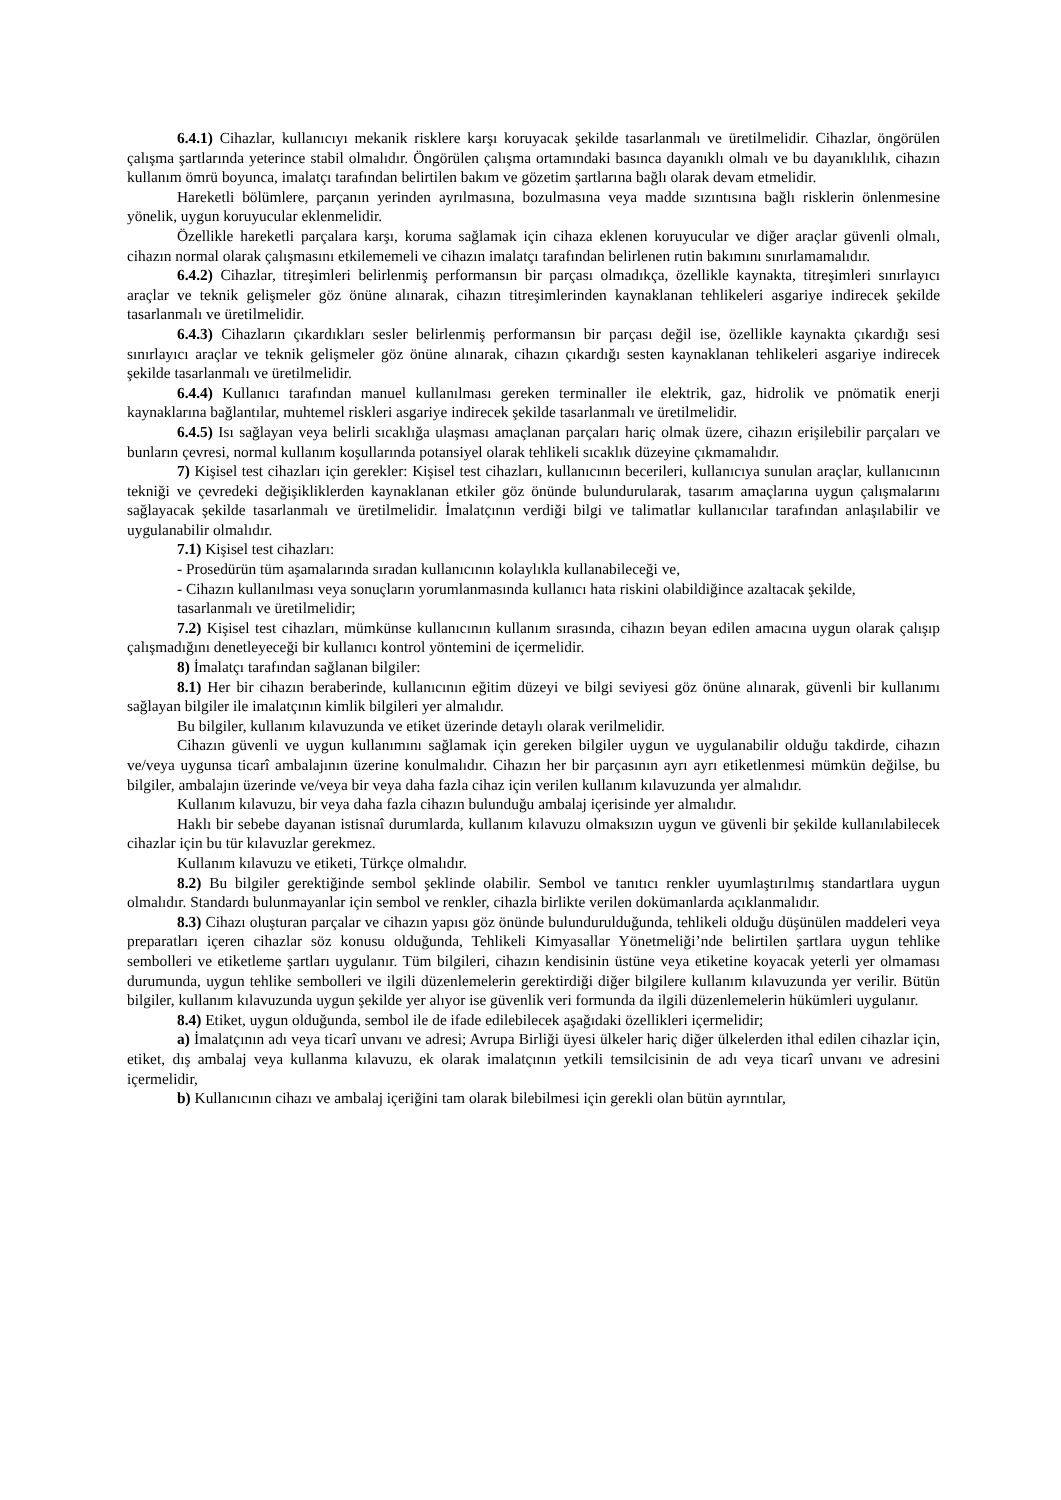6.4.1) Cihazlar, kullanıcıyı mekanik risklere karşı koruyacak şekilde tasarlanmalı ve üretilmelidir. Cihazlar, öngörülen çalışma şartlarında yeterince stabil olmalıdır. Öngörülen çalışma ortamındaki basınca dayanıklı olmalı ve bu dayanıklılık, cihazın kullanım ömrü boyunca, imalatçı tarafından belirtilen bakım ve gözetim şartlarına bağlı olarak devam etmelidir.
Hareketli bölümlere, parçanın yerinden ayrılmasına, bozulmasına veya madde sızıntısına bağlı risklerin önlenmesine yönelik, uygun koruyucular eklenmelidir.
Özellikle hareketli parçalara karşı, koruma sağlamak için cihaza eklenen koruyucular ve diğer araçlar güvenli olmalı, cihazın normal olarak çalışmasını etkilememeli ve cihazın imalatçı tarafından belirlenen rutin bakımını sınırlamamalıdır.
6.4.2) Cihazlar, titreşimleri belirlenmiş performansın bir parçası olmadıkça, özellikle kaynakta, titreşimleri sınırlayıcı araçlar ve teknik gelişmeler göz önüne alınarak, cihazın titreşimlerinden kaynaklanan tehlikeleri asgariye indirecek şekilde tasarlanmalı ve üretilmelidir.
6.4.3) Cihazların çıkardıkları sesler belirlenmiş performansın bir parçası değil ise, özellikle kaynakta çıkardığı sesi sınırlayıcı araçlar ve teknik gelişmeler göz önüne alınarak, cihazın çıkardığı sesten kaynaklanan tehlikeleri asgariye indirecek şekilde tasarlanmalı ve üretilmelidir.
6.4.4) Kullanıcı tarafından manuel kullanılması gereken terminaller ile elektrik, gaz, hidrolik ve pnömatik enerji kaynaklarına bağlantılar, muhtemel riskleri asgariye indirecek şekilde tasarlanmalı ve üretilmelidir.
6.4.5) Isı sağlayan veya belirli sıcaklığa ulaşması amaçlanan parçaları hariç olmak üzere, cihazın erişilebilir parçaları ve bunların çevresi, normal kullanım koşullarında potansiyel olarak tehlikeli sıcaklık düzeyine çıkmamalıdır.
7) Kişisel test cihazları için gerekler: Kişisel test cihazları, kullanıcının becerileri, kullanıcıya sunulan araçlar, kullanıcının tekniği ve çevredeki değişikliklerden kaynaklanan etkiler göz önünde bulundurularak, tasarım amaçlarına uygun çalışmalarını sağlayacak şekilde tasarlanmalı ve üretilmelidir. İmalatçının verdiği bilgi ve talimatlar kullanıcılar tarafından anlaşılabilir ve uygulanabilir olmalıdır.
7.1) Kişisel test cihazları:
- Prosedürün tüm aşamalarında sıradan kullanıcının kolaylıkla kullanabileceği ve,
- Cihazın kullanılması veya sonuçların yorumlanmasında kullanıcı hata riskini olabildiğince azaltacak şekilde,
tasarlanmalı ve üretilmelidir;
7.2) Kişisel test cihazları, mümkünse kullanıcının kullanım sırasında, cihazın beyan edilen amacına uygun olarak çalışıp çalışmadığını denetleyeceği bir kullanıcı kontrol yöntemini de içermelidir.
8) İmalatçı tarafından sağlanan bilgiler:
8.1) Her bir cihazın beraberinde, kullanıcının eğitim düzeyi ve bilgi seviyesi göz önüne alınarak, güvenli bir kullanımı sağlayan bilgiler ile imalatçının kimlik bilgileri yer almalıdır.
Bu bilgiler, kullanım kılavuzunda ve etiket üzerinde detaylı olarak verilmelidir.
Cihazın güvenli ve uygun kullanımını sağlamak için gereken bilgiler uygun ve uygulanabilir olduğu takdirde, cihazın ve/veya uygunsa ticarî ambalajının üzerine konulmalıdır. Cihazın her bir parçasının ayrı ayrı etiketlenmesi mümkün değilse, bu bilgiler, ambalajın üzerinde ve/veya bir veya daha fazla cihaz için verilen kullanım kılavuzunda yer almalıdır.
Kullanım kılavuzu, bir veya daha fazla cihazın bulunduğu ambalaj içerisinde yer almalıdır.
Haklı bir sebebe dayanan istisnaî durumlarda, kullanım kılavuzu olmaksızın uygun ve güvenli bir şekilde kullanılabilecek cihazlar için bu tür kılavuzlar gerekmez.
Kullanım kılavuzu ve etiketi, Türkçe olmalıdır.
8.2) Bu bilgiler gerektiğinde sembol şeklinde olabilir. Sembol ve tanıtıcı renkler uyumlaştırılmış standartlara uygun olmalıdır. Standardı bulunmayanlar için sembol ve renkler, cihazla birlikte verilen dokümanlarda açıklanmalıdır.
8.3) Cihazı oluşturan parçalar ve cihazın yapısı göz önünde bulundurulduğunda, tehlikeli olduğu düşünülen maddeleri veya preparatları içeren cihazlar söz konusu olduğunda, Tehlikeli Kimyasallar Yönetmeliği’nde belirtilen şartlara uygun tehlike sembolleri ve etiketleme şartları uygulanır. Tüm bilgileri, cihazın kendisinin üstüne veya etiketine koyacak yeterli yer olmaması durumunda, uygun tehlike sembolleri ve ilgili düzenlemelerin gerektirdiği diğer bilgilere kullanım kılavuzunda yer verilir. Bütün bilgiler, kullanım kılavuzunda uygun şekilde yer alıyor ise güvenlik veri formunda da ilgili düzenlemelerin hükümleri uygulanır.
8.4) Etiket, uygun olduğunda, sembol ile de ifade edilebilecek aşağıdaki özellikleri içermelidir;
a) İmalatçının adı veya ticarî unvanı ve adresi; Avrupa Birliği üyesi ülkeler hariç diğer ülkelerden ithal edilen cihazlar için, etiket, dış ambalaj veya kullanma kılavuzu, ek olarak imalatçının yetkili temsilcisinin de adı veya ticarî unvanı ve adresini içermelidir,
b) Kullanıcının cihazı ve ambalaj içeriğini tam olarak bilebilmesi için gerekli olan bütün ayrıntılar,